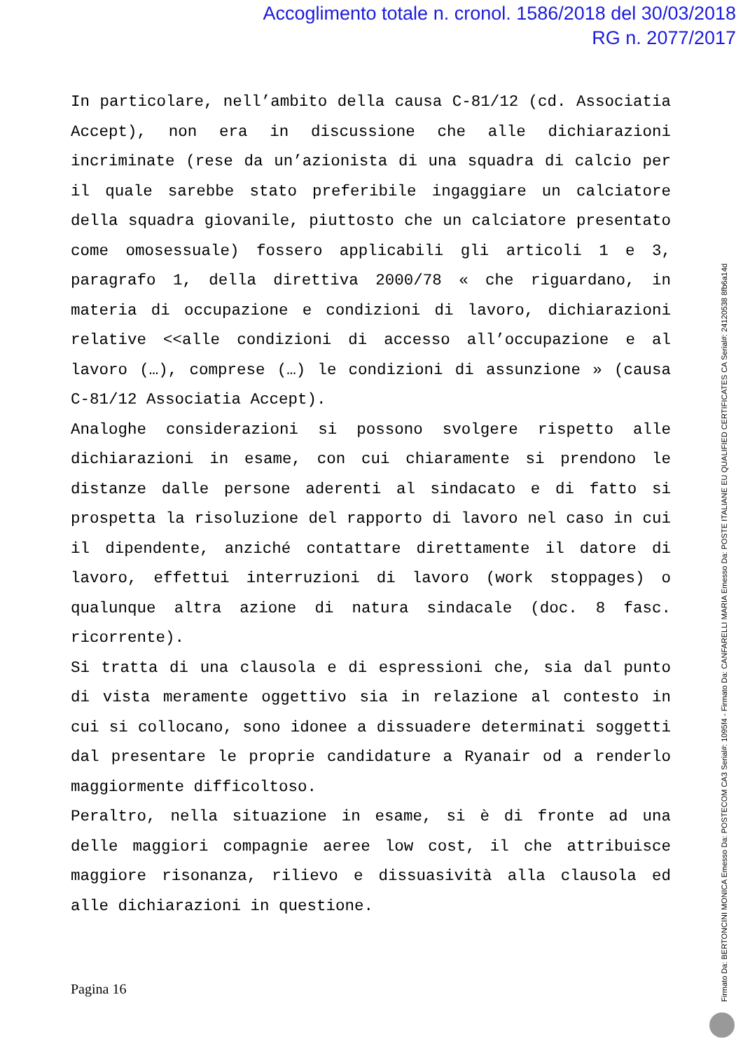Accoglimento totale n. cronol. 1586/2018 del 30/03/2018
RG n. 2077/2017
In particolare, nell’ambito della causa C-81/12 (cd. Associatia Accept), non era in discussione che alle dichiarazioni incriminate (rese da un’azionista di una squadra di calcio per il quale sarebbe stato preferibile ingaggiare un calciatore della squadra giovanile, piuttosto che un calciatore presentato come omosessuale) fossero applicabili gli articoli 1 e 3, paragrafo 1, della direttiva 2000/78 « che riguardano, in materia di occupazione e condizioni di lavoro, dichiarazioni relative <<alle condizioni di accesso all’occupazione e al lavoro (…), comprese (…) le condizioni di assunzione » (causa C-81/12 Associatia Accept).
Analoghe considerazioni si possono svolgere rispetto alle dichiarazioni in esame, con cui chiaramente si prendono le distanze dalle persone aderenti al sindacato e di fatto si prospetta la risoluzione del rapporto di lavoro nel caso in cui il dipendente, anziché contattare direttamente il datore di lavoro, effettui interruzioni di lavoro (work stoppages) o qualunque altra azione di natura sindacale (doc. 8 fasc. ricorrente).
Si tratta di una clausola e di espressioni che, sia dal punto di vista meramente oggettivo sia in relazione al contesto in cui si collocano, sono idonee a dissuadere determinati soggetti dal presentare le proprie candidature a Ryanair od a renderlo maggiormente difficoltoso.
Peraltro, nella situazione in esame, si è di fronte ad una delle maggiori compagnie aeree low cost, il che attribuisce maggiore risonanza, rilievo e dissuasività alla clausola ed alle dichiarazioni in questione.
Pagina 16
Firmato Da: BERTONCINI MONICA Emesso Da: POSTECOM CA3 Serial#: 1095f4 - Firmato Da: CANFARELLI MARIA Emesso Da: POSTE ITALIANE EU QUALIFIED CERTIFICATES CA Serial#: 24120538 8fb6a14d